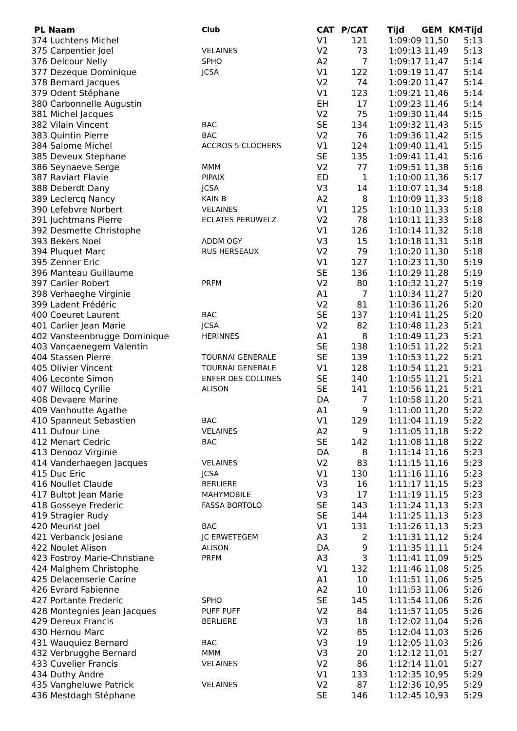| PL Naam | Club | CAT | P/CAT | Tijd | GEM | KM-Tijd |
| --- | --- | --- | --- | --- | --- | --- |
| 374 Luchtens Michel | | V1 | 121 | 1:09:09 | 11,50 | 5:13 |
| 375 Carpentier Joel | VELAINES | V2 | 73 | 1:09:13 | 11,49 | 5:13 |
| 376 Delcour Nelly | SPHO | A2 | 7 | 1:09:17 | 11,47 | 5:14 |
| 377 Dezeque Dominique | JCSA | V1 | 122 | 1:09:19 | 11,47 | 5:14 |
| 378 Bernard Jacques | | V2 | 74 | 1:09:20 | 11,47 | 5:14 |
| 379 Odent Stéphane | | V1 | 123 | 1:09:21 | 11,46 | 5:14 |
| 380 Carbonnelle Augustin | | EH | 17 | 1:09:23 | 11,46 | 5:14 |
| 381 Michel Jacques | | V2 | 75 | 1:09:30 | 11,44 | 5:15 |
| 382 Vilain Vincent | BAC | SE | 134 | 1:09:32 | 11,43 | 5:15 |
| 383 Quintin Pierre | BAC | V2 | 76 | 1:09:36 | 11,42 | 5:15 |
| 384 Salome Michel | ACCROS 5 CLOCHERS | V1 | 124 | 1:09:40 | 11,41 | 5:15 |
| 385 Deveux Stephane | | SE | 135 | 1:09:41 | 11,41 | 5:16 |
| 386 Seynaeve Serge | MMM | V2 | 77 | 1:09:51 | 11,38 | 5:16 |
| 387 Raviart Flavie | PIPAIX | ED | 1 | 1:10:00 | 11,36 | 5:17 |
| 388 Deberdt Dany | JCSA | V3 | 14 | 1:10:07 | 11,34 | 5:18 |
| 389 Leclercq Nancy | KAIN B | A2 | 8 | 1:10:09 | 11,33 | 5:18 |
| 390 Lefebvre Norbert | VELAINES | V1 | 125 | 1:10:10 | 11,33 | 5:18 |
| 391 Juchtmans Pierre | ECLATES PERUWELZ | V2 | 78 | 1:10:11 | 11,33 | 5:18 |
| 392 Desmette Christophe | | V1 | 126 | 1:10:14 | 11,32 | 5:18 |
| 393 Bekers Noel | ADDM OGY | V3 | 15 | 1:10:18 | 11,31 | 5:18 |
| 394 Pluquet Marc | RUS HERSEAUX | V2 | 79 | 1:10:20 | 11,30 | 5:18 |
| 395 Zenner Eric | | V1 | 127 | 1:10:23 | 11,30 | 5:19 |
| 396 Manteau Guillaume | | SE | 136 | 1:10:29 | 11,28 | 5:19 |
| 397 Carlier Robert | PRFM | V2 | 80 | 1:10:32 | 11,27 | 5:19 |
| 398 Verhaeghe Virginie | | A1 | 7 | 1:10:34 | 11,27 | 5:20 |
| 399 Ladent Frédéric | | V2 | 81 | 1:10:36 | 11,26 | 5:20 |
| 400 Coeuret Laurent | BAC | SE | 137 | 1:10:41 | 11,25 | 5:20 |
| 401 Carlier Jean Marie | JCSA | V2 | 82 | 1:10:48 | 11,23 | 5:21 |
| 402 Vansteenbrugge Dominique | HERINNES | A1 | 8 | 1:10:49 | 11,23 | 5:21 |
| 403 Vancaenegem Valentin | | SE | 138 | 1:10:51 | 11,22 | 5:21 |
| 404 Stassen Pierre | TOURNAI GENERALE | SE | 139 | 1:10:53 | 11,22 | 5:21 |
| 405 Olivier Vincent | TOURNAI GENERALE | V1 | 128 | 1:10:54 | 11,21 | 5:21 |
| 406 Leconte Simon | ENFER DES COLLINES | SE | 140 | 1:10:55 | 11,21 | 5:21 |
| 407 Willocq Cyrille | ALISON | SE | 141 | 1:10:56 | 11,21 | 5:21 |
| 408 Devaere Marine | | DA | 7 | 1:10:58 | 11,20 | 5:21 |
| 409 Vanhoutte Agathe | | A1 | 9 | 1:11:00 | 11,20 | 5:22 |
| 410 Spanneut Sebastien | BAC | V1 | 129 | 1:11:04 | 11,19 | 5:22 |
| 411 Dufour Line | VELAINES | A2 | 9 | 1:11:05 | 11,18 | 5:22 |
| 412 Menart Cedric | BAC | SE | 142 | 1:11:08 | 11,18 | 5:22 |
| 413 Denooz Virginie | | DA | 8 | 1:11:14 | 11,16 | 5:23 |
| 414 Vanderhaegen Jacques | VELAINES | V2 | 83 | 1:11:15 | 11,16 | 5:23 |
| 415 Duc Eric | JCSA | V1 | 130 | 1:11:16 | 11,16 | 5:23 |
| 416 Noullet Claude | BERLIERE | V3 | 16 | 1:11:17 | 11,15 | 5:23 |
| 417 Bultot Jean Marie | MAHYMOBILE | V3 | 17 | 1:11:19 | 11,15 | 5:23 |
| 418 Gosseye Frederic | FASSA BORTOLO | SE | 143 | 1:11:24 | 11,13 | 5:23 |
| 419 Stragier Rudy | | SE | 144 | 1:11:25 | 11,13 | 5:23 |
| 420 Meurist Joel | BAC | V1 | 131 | 1:11:26 | 11,13 | 5:23 |
| 421 Verbanck Josiane | JC ERWETEGEM | A3 | 2 | 1:11:31 | 11,12 | 5:24 |
| 422 Noulet Alison | ALISON | DA | 9 | 1:11:35 | 11,11 | 5:24 |
| 423 Fostroy Marie-Christiane | PRFM | A3 | 3 | 1:11:41 | 11,09 | 5:25 |
| 424 Malghem Christophe | | V1 | 132 | 1:11:46 | 11,08 | 5:25 |
| 425 Delacenserie Carine | | A1 | 10 | 1:11:51 | 11,06 | 5:25 |
| 426 Evrard Fabienne | | A2 | 10 | 1:11:53 | 11,06 | 5:26 |
| 427 Portante Frederic | SPHO | SE | 145 | 1:11:54 | 11,06 | 5:26 |
| 428 Montegnies Jean Jacques | PUFF PUFF | V2 | 84 | 1:11:57 | 11,05 | 5:26 |
| 429 Dereux Francis | BERLIERE | V3 | 18 | 1:12:02 | 11,04 | 5:26 |
| 430 Hernou Marc | | V2 | 85 | 1:12:04 | 11,03 | 5:26 |
| 431 Wauquiez Bernard | BAC | V3 | 19 | 1:12:05 | 11,03 | 5:26 |
| 432 Verbrugghe Bernard | MMM | V3 | 20 | 1:12:12 | 11,01 | 5:27 |
| 433 Cuvelier Francis | VELAINES | V2 | 86 | 1:12:14 | 11,01 | 5:27 |
| 434 Duthy Andre | | V1 | 133 | 1:12:35 | 10,95 | 5:29 |
| 435 Vangheluwe Patrick | VELAINES | V2 | 87 | 1:12:36 | 10,95 | 5:29 |
| 436 Mestdagh Stéphane | | SE | 146 | 1:12:45 | 10,93 | 5:29 |